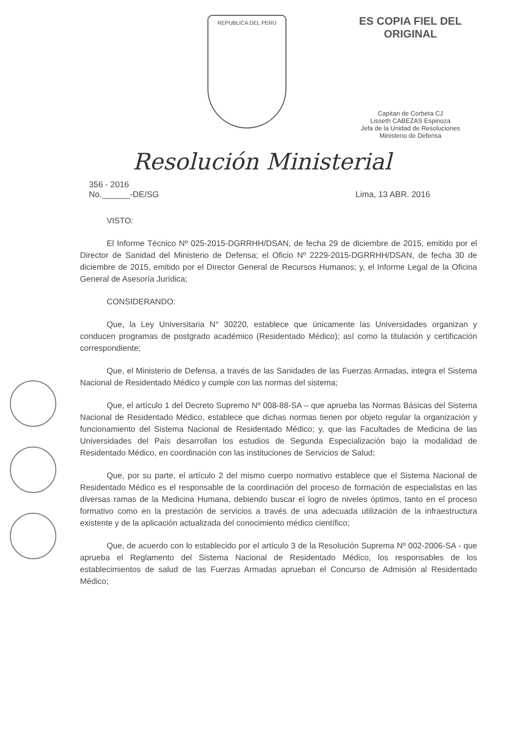REPUBLICA DEL PERU
ES COPIA FIEL DEL ORIGINAL
Capitan de Corbeta CJ
Lisseth CABEZAS Espinoza
Jefa de la Unidad de Resoluciones
Ministerio de Defensa
Resolución Ministerial
356 - 2016
No.______-DE/SG
Lima, 13 ABR. 2016
VISTO:
El Informe Técnico Nº 025-2015-DGRRHH/DSAN, de fecha 29 de diciembre de 2015, emitido por el Director de Sanidad del Ministerio de Defensa; el Oficio Nº 2229-2015-DGRRHH/DSAN, de fecha 30 de diciembre de 2015, emitido por el Director General de Recursos Humanos; y, el Informe Legal de la Oficina General de Asesoría Jurídica;
CONSIDERANDO:
Que, la Ley Universitaria N° 30220, establece que únicamente las Universidades organizan y conducen programas de postgrado académico (Residentado Médico); así como la titulación y certificación correspondiente;
Que, el Ministerio de Defensa, a través de las Sanidades de las Fuerzas Armadas, integra el Sistema Nacional de Residentado Médico y cumple con las normas del sistema;
Que, el artículo 1 del Decreto Supremo Nº 008-88-SA – que aprueba las Normas Básicas del Sistema Nacional de Residentado Médico, establece que dichas normas tienen por objeto regular la organización y funcionamiento del Sistema Nacional de Residentado Médico; y, que las Facultades de Medicina de las Universidades del País desarrollan los estudios de Segunda Especialización bajo la modalidad de Residentado Médico, en coordinación con las instituciones de Servicios de Salud;
Que, por su parte, el artículo 2 del mismo cuerpo normativo establece que el Sistema Nacional de Residentado Médico es el responsable de la coordinación del proceso de formación de especialistas en las diversas ramas de la Medicina Humana, debiendo buscar el logro de niveles óptimos, tanto en el proceso formativo como en la prestación de servicios a través de una adecuada utilización de la infraestructura existente y de la aplicación actualizada del conocimiento médico científico;
Que, de acuerdo con lo establecido por el artículo 3 de la Resolución Suprema Nº 002-2006-SA - que aprueba el Reglamento del Sistema Nacional de Residentado Médico, los responsables de los establecimientos de salud de las Fuerzas Armadas aprueban el Concurso de Admisión al Residentado Médico;